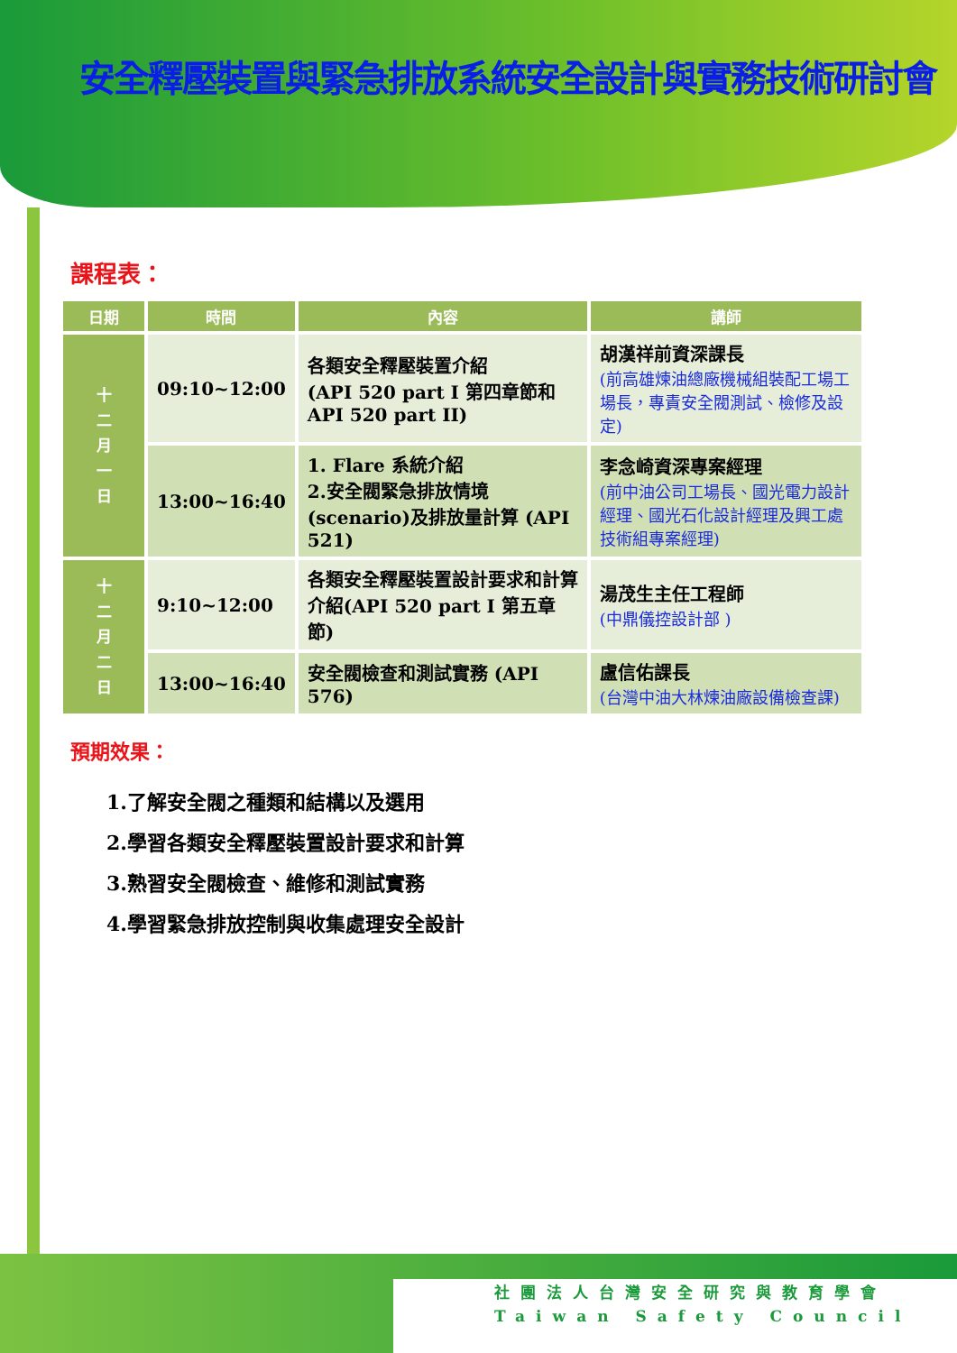安全釋壓裝置與緊急排放系統安全設計與實務技術研討會
課程表：
| 日期 | 時間 | 內容 | 講師 |
| --- | --- | --- | --- |
| 十 二 月 一 日 | 09:10~12:00 | 各類安全釋壓裝置介紹 (API 520 part I 第四章節和 API 520 part II) | 胡漢祥前資深課長 (前高雄煉油總廠機械組裝配工場工場長，專責安全閥測試、檢修及設定) |
| | 13:00~16:40 | 1. Flare 系統介紹 2.安全閥緊急排放情境(scenario)及排放量計算 (API 521) | 李念崎資深專案經理 (前中油公司工場長、國光電力設計經理、國光石化設計經理及興工處技術組專案經理) |
| 十 二 月 二 日 | 9:10~12:00 | 各類安全釋壓裝置設計要求和計算介紹(API 520 part I 第五章節) | 湯茂生主任工程師 (中鼎儀控設計部 ) |
| | 13:00~16:40 | 安全閥檢查和測試實務 (API 576) | 盧信佑課長 (台灣中油大林煉油廠設備檢查課) |
預期效果：
1.了解安全閥之種類和結構以及選用
2.學習各類安全釋壓裝置設計要求和計算
3.熟習安全閥檢查、維修和測試實務
4.學習緊急排放控制與收集處理安全設計
社團法人台灣安全研究與教育學會
Taiwan Safety Council